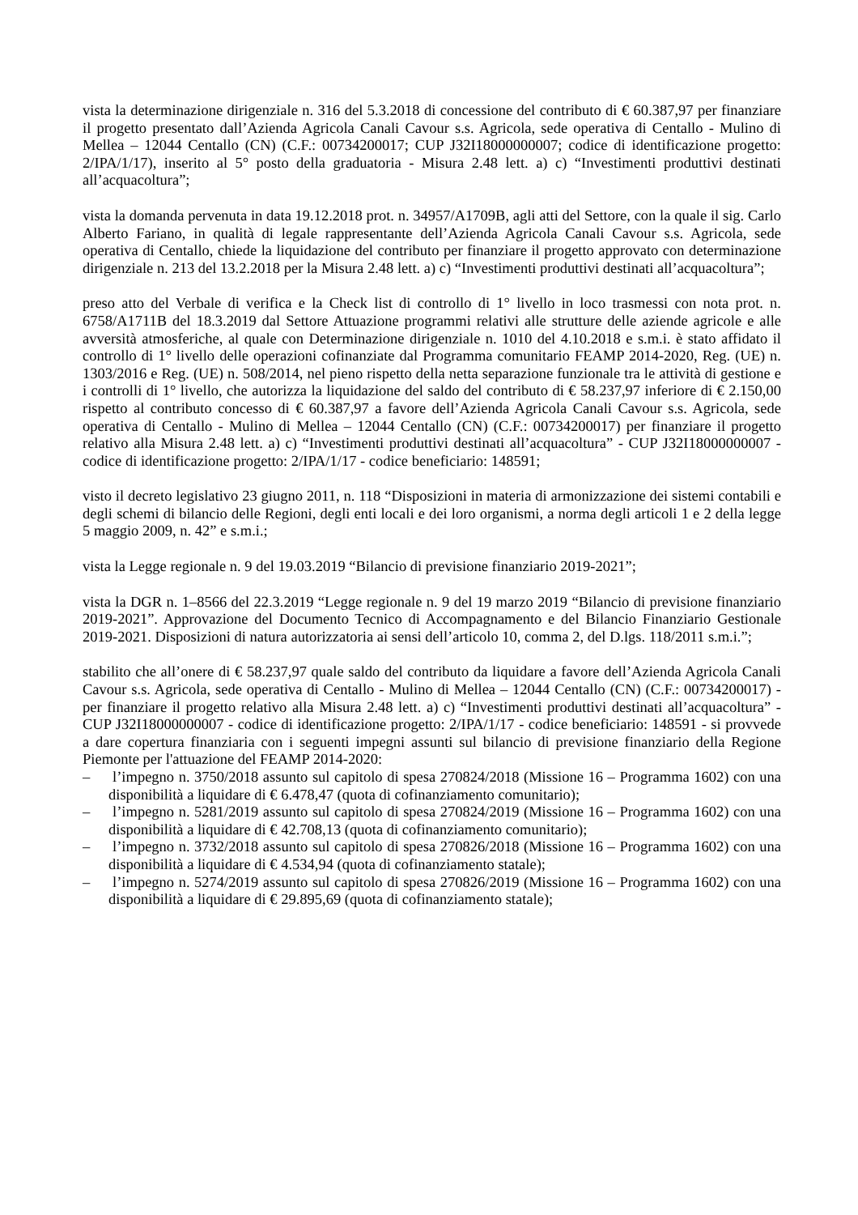vista la determinazione dirigenziale n. 316 del 5.3.2018 di concessione del contributo di € 60.387,97 per finanziare il progetto presentato dall’Azienda Agricola Canali Cavour s.s. Agricola, sede operativa di Centallo - Mulino di Mellea – 12044 Centallo (CN) (C.F.: 00734200017; CUP J32I18000000007; codice di identificazione progetto: 2/IPA/1/17), inserito al 5° posto della graduatoria - Misura 2.48 lett. a) c) “Investimenti produttivi destinati all’acquacoltura”;
vista la domanda pervenuta in data 19.12.2018 prot. n. 34957/A1709B, agli atti del Settore, con la quale il sig. Carlo Alberto Fariano, in qualità di legale rappresentante dell’Azienda Agricola Canali Cavour s.s. Agricola, sede operativa di Centallo, chiede la liquidazione del contributo per finanziare il progetto approvato con determinazione dirigenziale n. 213 del 13.2.2018 per la Misura 2.48 lett. a) c) “Investimenti produttivi destinati all’acquacoltura”;
preso atto del Verbale di verifica e la Check list di controllo di 1° livello in loco trasmessi con nota prot. n. 6758/A1711B del 18.3.2019 dal Settore Attuazione programmi relativi alle strutture delle aziende agricole e alle avversità atmosferiche, al quale con Determinazione dirigenziale n. 1010 del 4.10.2018 e s.m.i. è stato affidato il controllo di 1° livello delle operazioni cofinanziate dal Programma comunitario FEAMP 2014-2020, Reg. (UE) n. 1303/2016 e Reg. (UE) n. 508/2014, nel pieno rispetto della netta separazione funzionale tra le attività di gestione e i controlli di 1° livello, che autorizza la liquidazione del saldo del contributo di € 58.237,97 inferiore di € 2.150,00 rispetto al contributo concesso di € 60.387,97 a favore dell’Azienda Agricola Canali Cavour s.s. Agricola, sede operativa di Centallo - Mulino di Mellea – 12044 Centallo (CN) (C.F.: 00734200017) per finanziare il progetto relativo alla Misura 2.48 lett. a) c) “Investimenti produttivi destinati all’acquacoltura” - CUP J32I18000000007 - codice di identificazione progetto: 2/IPA/1/17 - codice beneficiario: 148591;
visto il decreto legislativo 23 giugno 2011, n. 118 “Disposizioni in materia di armonizzazione dei sistemi contabili e degli schemi di bilancio delle Regioni, degli enti locali e dei loro organismi, a norma degli articoli 1 e 2 della legge 5 maggio 2009, n. 42” e s.m.i.;
vista la Legge regionale n. 9 del 19.03.2019 “Bilancio di previsione finanziario 2019-2021”;
vista la DGR n. 1–8566 del 22.3.2019 “Legge regionale n. 9 del 19 marzo 2019 “Bilancio di previsione finanziario 2019-2021”. Approvazione del Documento Tecnico di Accompagnamento e del Bilancio Finanziario Gestionale 2019-2021. Disposizioni di natura autorizzatoria ai sensi dell’articolo 10, comma 2, del D.lgs. 118/2011 s.m.i.”;
stabilito che all’onere di € 58.237,97 quale saldo del contributo da liquidare a favore dell’Azienda Agricola Canali Cavour s.s. Agricola, sede operativa di Centallo - Mulino di Mellea – 12044 Centallo (CN) (C.F.: 00734200017) - per finanziare il progetto relativo alla Misura 2.48 lett. a) c) “Investimenti produttivi destinati all’acquacoltura” - CUP J32I18000000007 - codice di identificazione progetto: 2/IPA/1/17 - codice beneficiario: 148591 - si provvede a dare copertura finanziaria con i seguenti impegni assunti sul bilancio di previsione finanziario della Regione Piemonte per l'attuazione del FEAMP 2014-2020:
– l’impegno n. 3750/2018 assunto sul capitolo di spesa 270824/2018 (Missione 16 – Programma 1602) con una disponibilità a liquidare di € 6.478,47 (quota di cofinanziamento comunitario);
– l’impegno n. 5281/2019 assunto sul capitolo di spesa 270824/2019 (Missione 16 – Programma 1602) con una disponibilità a liquidare di € 42.708,13 (quota di cofinanziamento comunitario);
– l’impegno n. 3732/2018 assunto sul capitolo di spesa 270826/2018 (Missione 16 – Programma 1602) con una disponibilità a liquidare di € 4.534,94 (quota di cofinanziamento statale);
– l’impegno n. 5274/2019 assunto sul capitolo di spesa 270826/2019 (Missione 16 – Programma 1602) con una disponibilità a liquidare di € 29.895,69 (quota di cofinanziamento statale);